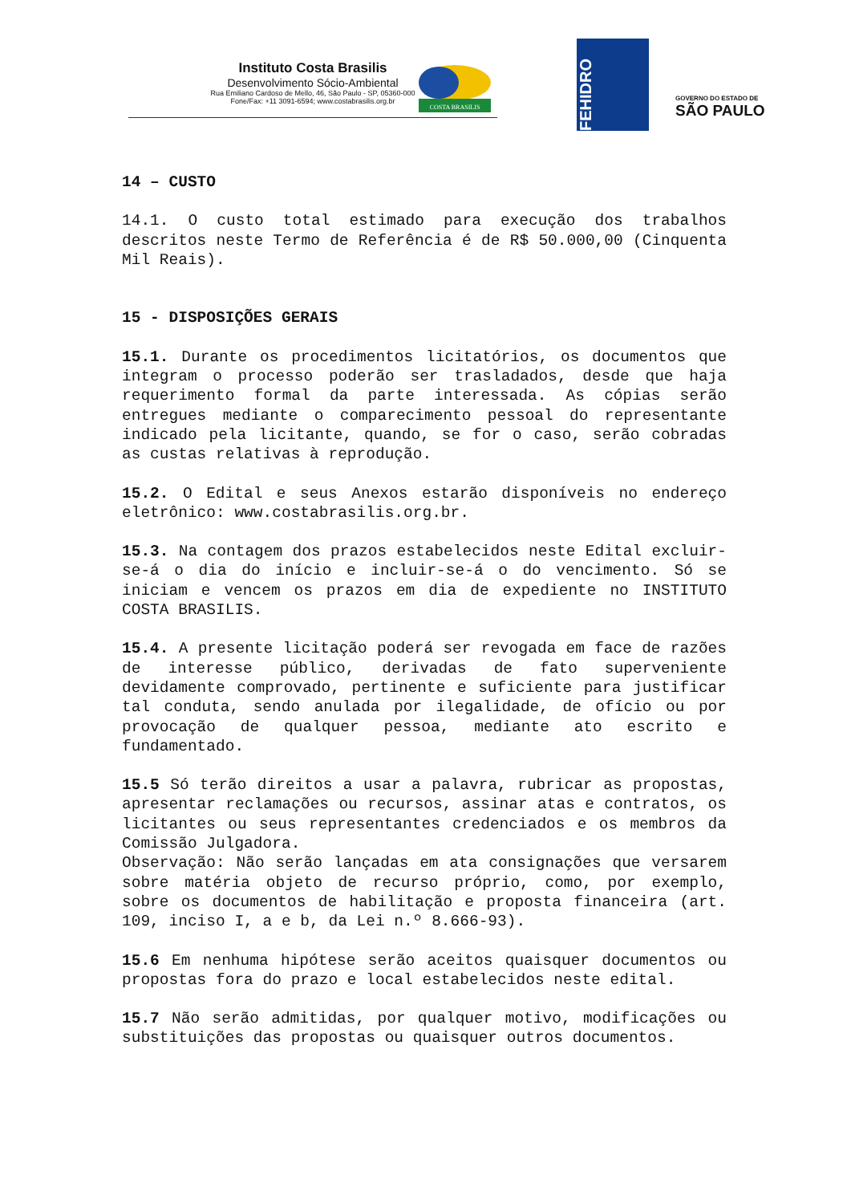Instituto Costa Brasilis
Desenvolvimento Sócio-Ambiental
Rua Emiliano Cardoso de Mello, 46, São Paulo - SP, 05360-000
Fone/Fax: +11 3091-6594; www.costabrasilis.org.br
COSTA BRASILIS
FEHIDRO
GOVERNO DO ESTADO DE
SÃO PAULO
14 – CUSTO
14.1. O custo total estimado para execução dos trabalhos descritos neste Termo de Referência é de R$ 50.000,00 (Cinquenta Mil Reais).
15 - DISPOSIÇÕES GERAIS
15.1. Durante os procedimentos licitatórios, os documentos que integram o processo poderão ser trasladados, desde que haja requerimento formal da parte interessada. As cópias serão entregues mediante o comparecimento pessoal do representante indicado pela licitante, quando, se for o caso, serão cobradas as custas relativas à reprodução.
15.2. O Edital e seus Anexos estarão disponíveis no endereço eletrônico: www.costabrasilis.org.br.
15.3. Na contagem dos prazos estabelecidos neste Edital excluir-se-á o dia do início e incluir-se-á o do vencimento. Só se iniciam e vencem os prazos em dia de expediente no INSTITUTO COSTA BRASILIS.
15.4. A presente licitação poderá ser revogada em face de razões de interesse público, derivadas de fato superveniente devidamente comprovado, pertinente e suficiente para justificar tal conduta, sendo anulada por ilegalidade, de ofício ou por provocação de qualquer pessoa, mediante ato escrito e fundamentado.
15.5 Só terão direitos a usar a palavra, rubricar as propostas, apresentar reclamações ou recursos, assinar atas e contratos, os licitantes ou seus representantes credenciados e os membros da Comissão Julgadora.
Observação: Não serão lançadas em ata consignações que versarem sobre matéria objeto de recurso próprio, como, por exemplo, sobre os documentos de habilitação e proposta financeira (art. 109, inciso I, a e b, da Lei n.º 8.666-93).
15.6 Em nenhuma hipótese serão aceitos quaisquer documentos ou propostas fora do prazo e local estabelecidos neste edital.
15.7 Não serão admitidas, por qualquer motivo, modificações ou substituições das propostas ou quaisquer outros documentos.